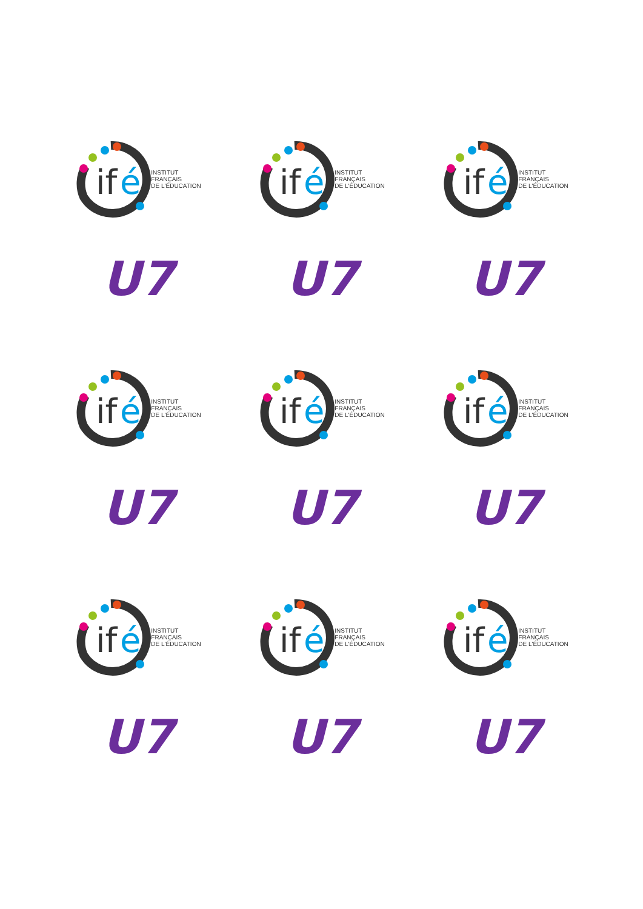if
é
INSTITUT
FRANÇAIS
DE L'ÉDUCATION
U7
if
é
INSTITUT
FRANÇAIS
DE L'ÉDUCATION
U7
if
é
INSTITUT
FRANÇAIS
DE L'ÉDUCATION
U7
if
é
INSTITUT
FRANÇAIS
DE L'ÉDUCATION
U7
if
é
INSTITUT
FRANÇAIS
DE L'ÉDUCATION
U7
if
é
INSTITUT
FRANÇAIS
DE L'ÉDUCATION
U7
if
é
INSTITUT
FRANÇAIS
DE L'ÉDUCATION
U7
if
é
INSTITUT
FRANÇAIS
DE L'ÉDUCATION
U7
if
é
INSTITUT
FRANÇAIS
DE L'ÉDUCATION
U7